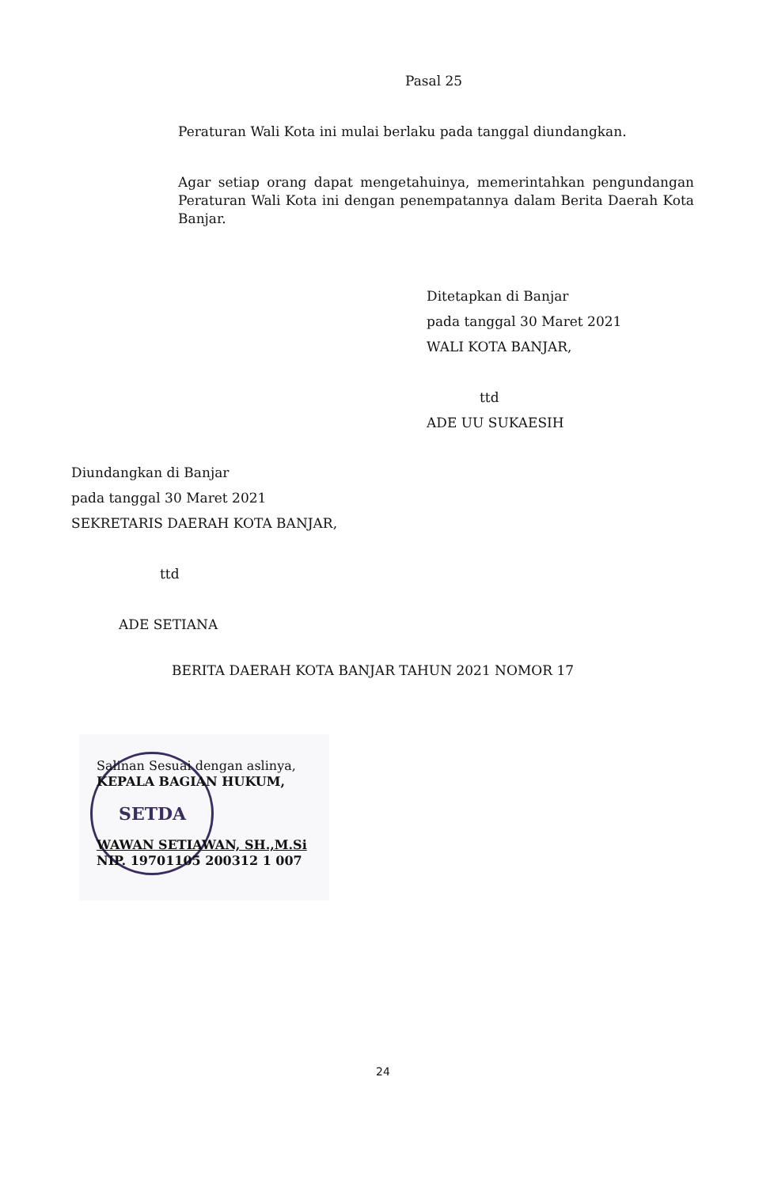Pasal 25
Peraturan Wali Kota ini mulai berlaku pada tanggal diundangkan.
Agar setiap orang dapat mengetahuinya, memerintahkan pengundangan Peraturan Wali Kota ini dengan penempatannya dalam Berita Daerah Kota Banjar.
Ditetapkan di Banjar
pada tanggal 30 Maret 2021
WALI KOTA BANJAR,
ttd
ADE UU SUKAESIH
Diundangkan di Banjar
pada tanggal 30 Maret 2021
SEKRETARIS DAERAH KOTA BANJAR,
ttd
ADE SETIANA
BERITA DAERAH KOTA BANJAR TAHUN 2021 NOMOR 17
Salinan Sesuai dengan aslinya,
KEPALA BAGIAN HUKUM,
SETDA
WAWAN SETIAWAN, SH.,M.Si
NIP. 19701105 200312 1 007
24